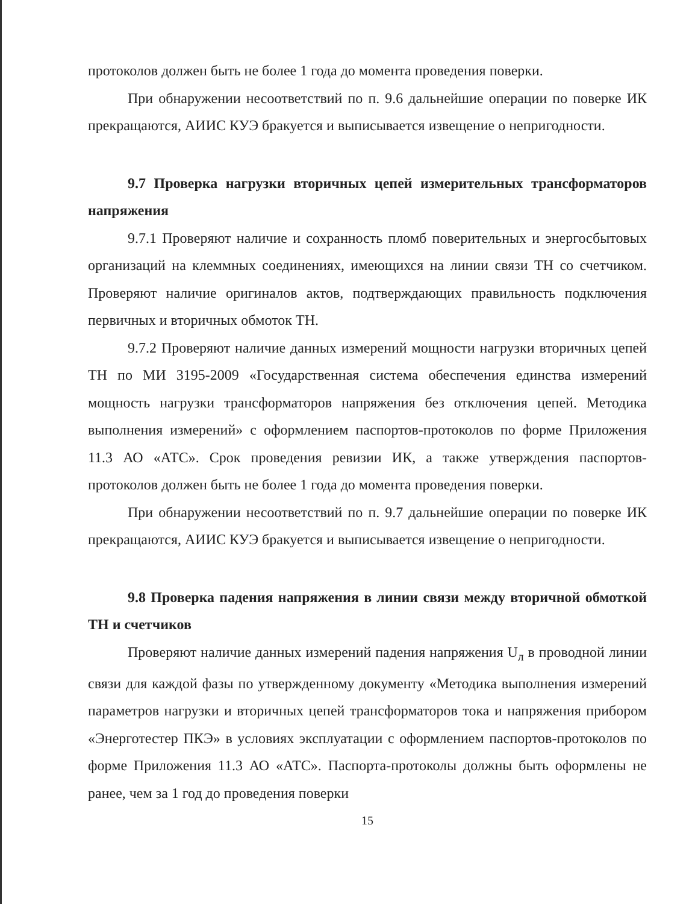протоколов должен быть не более 1 года до момента проведения поверки.
При обнаружении несоответствий по п. 9.6 дальнейшие операции по поверке ИК прекращаются, АИИС КУЭ бракуется и выписывается извещение о непригодности.
9.7 Проверка нагрузки вторичных цепей измерительных трансформаторов напряжения
9.7.1 Проверяют наличие и сохранность пломб поверительных и энергосбытовых организаций на клеммных соединениях, имеющихся на линии связи ТН со счетчиком. Проверяют наличие оригиналов актов, подтверждающих правильность подключения первичных и вторичных обмоток ТН.
9.7.2 Проверяют наличие данных измерений мощности нагрузки вторичных цепей ТН по МИ 3195-2009 «Государственная система обеспечения единства измерений мощность нагрузки трансформаторов напряжения без отключения цепей. Методика выполнения измерений» с оформлением паспортов-протоколов по форме Приложения 11.3 АО «АТС». Срок проведения ревизии ИК, а также утверждения паспортов-протоколов должен быть не более 1 года до момента проведения поверки.
При обнаружении несоответствий по п. 9.7 дальнейшие операции по поверке ИК прекращаются, АИИС КУЭ бракуется и выписывается извещение о непригодности.
9.8 Проверка падения напряжения в линии связи между вторичной обмоткой ТН и счетчиков
Проверяют наличие данных измерений падения напряжения U<sub>л</sub> в проводной линии связи для каждой фазы по утвержденному документу «Методика выполнения измерений параметров нагрузки и вторичных цепей трансформаторов тока и напряжения прибором «Энерготестер ПКЭ» в условиях эксплуатации с оформлением паспортов-протоколов по форме Приложения 11.3 АО «АТС». Паспорта-протоколы должны быть оформлены не ранее, чем за 1 год до проведения поверки
15